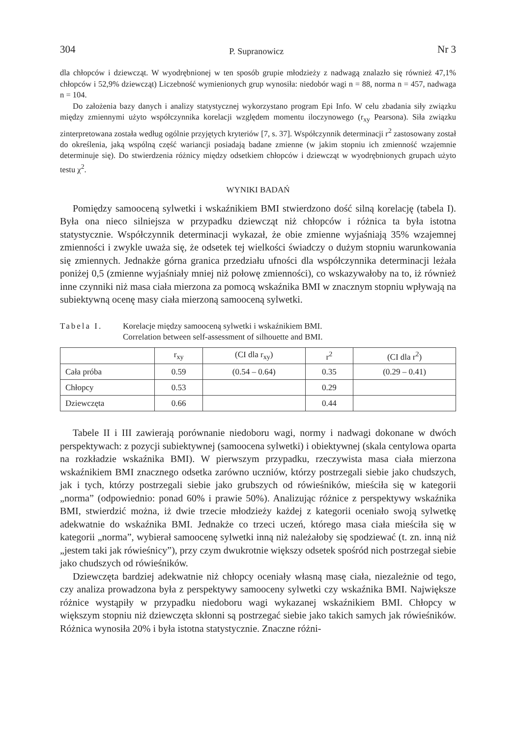304 P. Supranowicz Nr 3
dla chłopców i dziewcząt. W wyodrębnionej w ten sposób grupie młodzieży z nadwagą znalazło się również 47,1% chłopców i 52,9% dziewcząt) Liczebność wymienionych grup wynosiła: niedobór wagi n = 88, norma n = 457, nadwaga n = 104.
Do założenia bazy danych i analizy statystycznej wykorzystano program Epi Info. W celu zbadania siły związku między zmiennymi użyto współczynnika korelacji względem momentu iloczynowego (r<sub>xy</sub> Pearsona). Siła związku zinterpretowana została według ogólnie przyjętych kryteriów [7, s. 37]. Współczynnik determinacji r<sup>2</sup> zastosowany został do określenia, jaką wspólną część wariancji posiadają badane zmienne (w jakim stopniu ich zmienność wzajemnie determinuje się). Do stwierdzenia różnicy między odsetkiem chłopców i dziewcząt w wyodrębnionych grupach użyto testu χ<sup>2</sup>.
WYNIKI BADAŃ
Pomiędzy samooceną sylwetki i wskaźnikiem BMI stwierdzono dość silną korelację (tabela I). Była ona nieco silniejsza w przypadku dziewcząt niż chłopców i różnica ta była istotna statystycznie. Współczynnik determinacji wykazał, że obie zmienne wyjaśniają 35% wzajemnej zmienności i zwykle uważa się, że odsetek tej wielkości świadczy o dużym stopniu warunkowania się zmiennych. Jednakże górna granica przedziału ufności dla współczynnika determinacji leżała poniżej 0,5 (zmienne wyjaśniały mniej niż połowę zmienności), co wskazywałoby na to, iż również inne czynniki niż masa ciała mierzona za pomocą wskaźnika BMI w znacznym stopniu wpływają na subiektywną ocenę masy ciała mierzoną samooceną sylwetki.
Tabela I. Korelacje między samooceną sylwetki i wskaźnikiem BMI.
Correlation between self-assessment of silhouette and BMI.
| | r<sub>xy</sub> | (CI dla r<sub>xy</sub>) | r<sup>2</sup> | (CI dla r<sup>2</sup>) |
| --- | --- | --- | --- | --- |
| Cała próba | 0.59 | (0.54 – 0.64) | 0.35 | (0.29 – 0.41) |
| Chłopcy | 0.53 | | 0.29 | |
| Dziewczęta | 0.66 | | 0.44 | |
Tabele II i III zawierają porównanie niedoboru wagi, normy i nadwagi dokonane w dwóch perspektywach: z pozycji subiektywnej (samoocena sylwetki) i obiektywnej (skala centylowa oparta na rozkładzie wskaźnika BMI). W pierwszym przypadku, rzeczywista masa ciała mierzona wskaźnikiem BMI znacznego odsetka zarówno uczniów, którzy postrzegali siebie jako chudszych, jak i tych, którzy postrzegali siebie jako grubszych od rówieśników, mieściła się w kategorii „norma” (odpowiednio: ponad 60% i prawie 50%). Analizując różnice z perspektywy wskaźnika BMI, stwierdzić można, iż dwie trzecie młodzieży każdej z kategorii oceniało swoją sylwetkę adekwatnie do wskaźnika BMI. Jednakże co trzeci uczeń, którego masa ciała mieściła się w kategorii „norma”, wybierał samoocenę sylwetki inną niż należałoby się spodziewać (t. zn. inną niż „jestem taki jak rówieśnicy”), przy czym dwukrotnie większy odsetek spośród nich postrzegał siebie jako chudszych od rówieśników.
Dziewczęta bardziej adekwatnie niż chłopcy oceniały własną masę ciała, niezależnie od tego, czy analiza prowadzona była z perspektywy samooceny sylwetki czy wskaźnika BMI. Największe różnice wystąpiły w przypadku niedoboru wagi wykazanej wskaźnikiem BMI. Chłopcy w większym stopniu niż dziewczęta skłonni są postrzegać siebie jako takich samych jak rówieśników. Różnica wynosiła 20% i była istotna statystycznie. Znaczne różni-